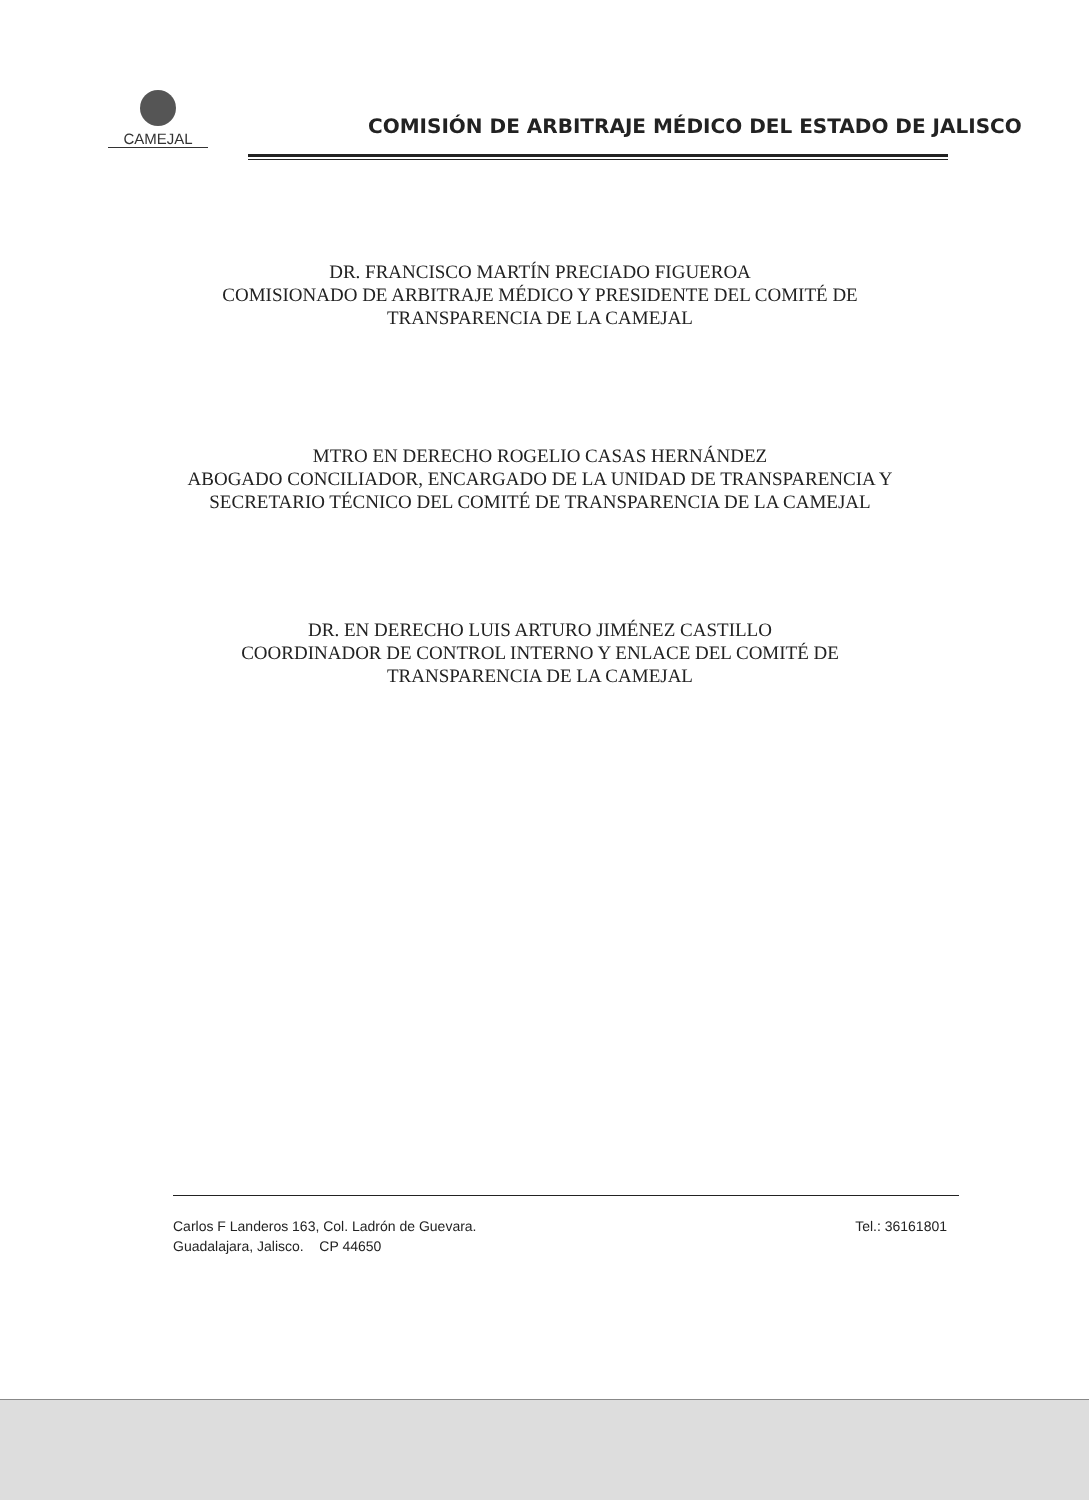CAMEJAL
COMISIÓN DE ARBITRAJE MÉDICO DEL ESTADO DE JALISCO
DR. FRANCISCO MARTÍN PRECIADO FIGUEROA
COMISIONADO DE ARBITRAJE MÉDICO Y PRESIDENTE DEL COMITÉ DE
TRANSPARENCIA DE LA CAMEJAL
MTRO EN DERECHO ROGELIO CASAS HERNÁNDEZ
ABOGADO CONCILIADOR, ENCARGADO DE LA UNIDAD DE TRANSPARENCIA Y
SECRETARIO TÉCNICO DEL COMITÉ DE TRANSPARENCIA DE LA CAMEJAL
DR. EN DERECHO LUIS ARTURO JIMÉNEZ CASTILLO
COORDINADOR DE CONTROL INTERNO Y ENLACE DEL COMITÉ DE
TRANSPARENCIA DE LA CAMEJAL
Carlos F Landeros 163, Col. Ladrón de Guevara.
Guadalajara, Jalisco. CP 44650
Tel.: 36161801